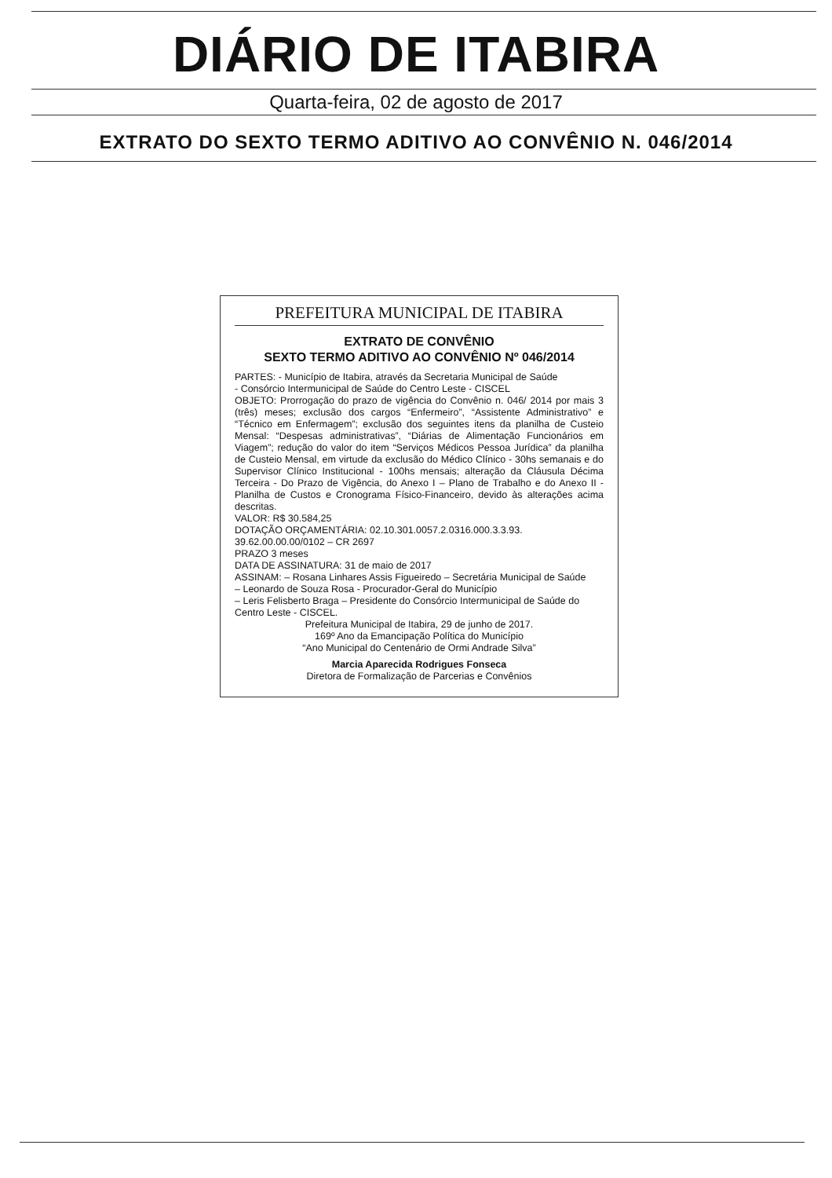DIÁRIO DE ITABIRA
Quarta-feira, 02 de agosto de 2017
EXTRATO DO SEXTO TERMO ADITIVO AO CONVÊNIO N. 046/2014
PREFEITURA MUNICIPAL DE ITABIRA
EXTRATO DE CONVÊNIO
SEXTO TERMO ADITIVO AO CONVÊNIO Nº 046/2014
PARTES: - Município de Itabira, através da Secretaria Municipal de Saúde
- Consórcio Intermunicipal de Saúde do Centro Leste - CISCEL
OBJETO: Prorrogação do prazo de vigência do Convênio n. 046/ 2014 por mais 3 (três) meses; exclusão dos cargos “Enfermeiro”, “Assistente Administrativo” e “Técnico em Enfermagem”; exclusão dos seguintes itens da planilha de Custeio Mensal: “Despesas administrativas”, “Diárias de Alimentação Funcionários em Viagem”; redução do valor do item “Serviços Médicos Pessoa Jurídica” da planilha de Custeio Mensal, em virtude da exclusão do Médico Clínico - 30hs semanais e do Supervisor Clínico Institucional - 100hs mensais; alteração da Cláusula Décima Terceira - Do Prazo de Vigência, do Anexo I – Plano de Trabalho e do Anexo II - Planilha de Custos e Cronograma Físico-Financeiro, devido às alterações acima descritas.
VALOR: R$ 30.584,25
DOTAÇÃO ORÇAMENTÁRIA: 02.10.301.0057.2.0316.000.3.3.93. 39.62.00.00.00/0102 – CR 2697
PRAZO 3 meses
DATA DE ASSINATURA: 31 de maio de 2017
ASSINAM: – Rosana Linhares Assis Figueiredo – Secretária Municipal de Saúde
– Leonardo de Souza Rosa - Procurador-Geral do Município
– Leris Felisberto Braga – Presidente do Consórcio Intermunicipal de Saúde do Centro Leste - CISCEL.
Prefeitura Municipal de Itabira, 29 de junho de 2017.
169º Ano da Emancipação Política do Município
“Ano Municipal do Centenário de Ormi Andrade Silva”
Marcia Aparecida Rodrigues Fonseca
Diretora de Formalização de Parcerias e Convênios